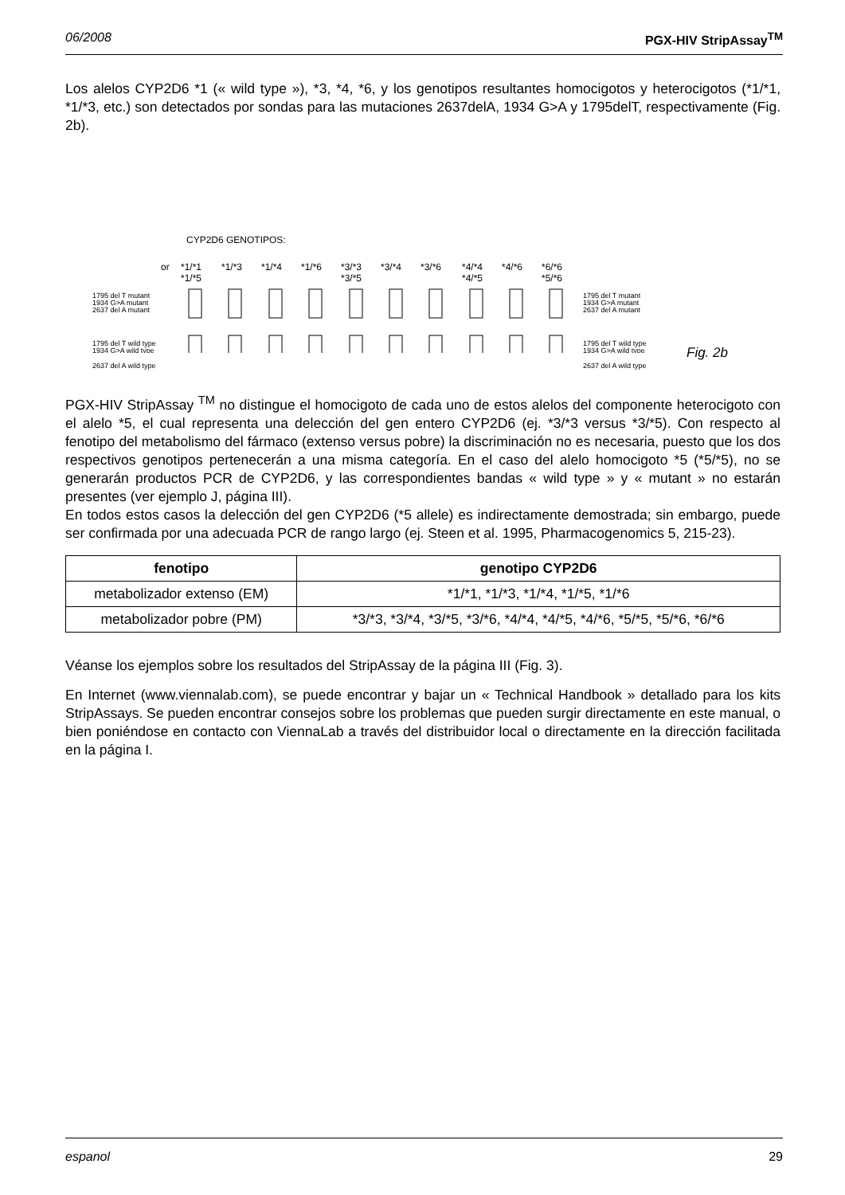06/2008 PGX-HIV StripAssay<sup>TM</sup>
Los alelos CYP2D6 *1 (« wild type »), *3, *4, *6, y los genotipos resultantes homocigotos y heterocigotos (*1/*1, *1/*3, etc.) son detectados por sondas para las mutaciones 2637delA, 1934 G>A y 1795delT, respectivamente (Fig. 2b).
CYP2D6 GENOTIPOS:
or
*1/*1
*1/*5
*1/*3
*1/*4
*1/*6
*3/*3
*3/*5
*3/*4
*3/*6
*4/*4
*4/*5
*4/*6
*6/*6
*5/*6
1795 del T mutant
1934 G>A mutant
2637 del A mutant
1795 del T wild type
1934 G>A wild type
1795 del T mutant
1934 G>A mutant
2637 del A mutant
1795 del T wild type
1934 G>A wild type
Fig. 2b
2637 del A wild type 2637 del A wild type
PGX-HIV StripAssay <sup>TM</sup> no distingue el homocigoto de cada uno de estos alelos del componente heterocigoto con el alelo *5, el cual representa una delección del gen entero CYP2D6 (ej. *3/*3 versus *3/*5). Con respecto al fenotipo del metabolismo del fármaco (extenso versus pobre) la discriminación no es necesaria, puesto que los dos respectivos genotipos pertenecerán a una misma categoría. En el caso del alelo homocigoto *5 (*5/*5), no se generarán productos PCR de CYP2D6, y las correspondientes bandas « wild type » y « mutant » no estarán presentes (ver ejemplo J, página III).
En todos estos casos la delección del gen CYP2D6 (*5 allele) es indirectamente demostrada; sin embargo, puede ser confirmada por una adecuada PCR de rango largo (ej. Steen et al. 1995, Pharmacogenomics 5, 215-23).
| fenotipo | genotipo CYP2D6 |
| --- | --- |
| metabolizador extenso (EM) | *1/*1, *1/*3, *1/*4, *1/*5, *1/*6 |
| metabolizador pobre (PM) | *3/*3, *3/*4, *3/*5, *3/*6, *4/*4, *4/*5, *4/*6, *5/*5, *5/*6, *6/*6 |
Véanse los ejemplos sobre los resultados del StripAssay de la página III (Fig. 3).
En Internet (www.viennalab.com), se puede encontrar y bajar un « Technical Handbook » detallado para los kits StripAssays. Se pueden encontrar consejos sobre los problemas que pueden surgir directamente en este manual, o bien poniéndose en contacto con ViennaLab a través del distribuidor local o directamente en la dirección facilitada en la página I.
espanol 29